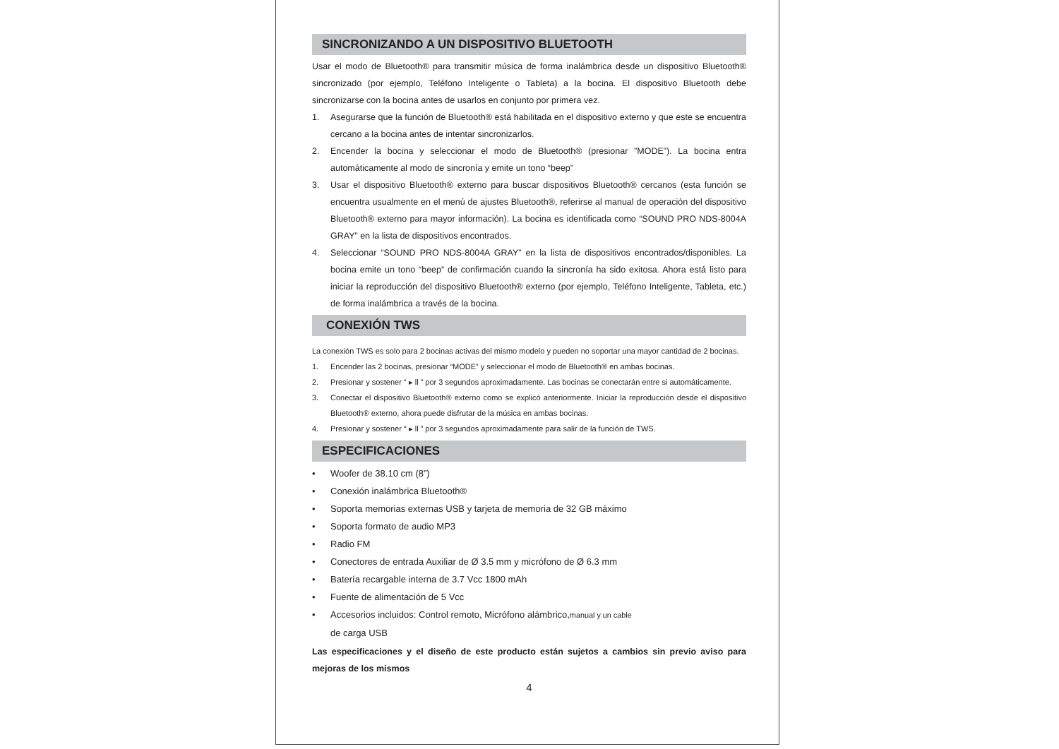SINCRONIZANDO A UN DISPOSITIVO BLUETOOTH
Usar el modo de Bluetooth® para transmitir música de forma inalámbrica desde un dispositivo Bluetooth® sincronizado (por ejemplo, Teléfono Inteligente o Tableta) a la bocina. El dispositivo Bluetooth debe sincronizarse con la bocina antes de usarlos en conjunto por primera vez.
1. Asegurarse que la función de Bluetooth® está habilitada en el dispositivo externo y que este se encuentra cercano a la bocina antes de intentar sincronizarlos.
2. Encender la bocina y seleccionar el modo de Bluetooth® (presionar ”MODE”). La bocina entra automáticamente al modo de sincronía y emite un tono “beep”
3. Usar el dispositivo Bluetooth® externo para buscar dispositivos Bluetooth® cercanos (esta función se encuentra usualmente en el menú de ajustes Bluetooth®, referirse al manual de operación del dispositivo Bluetooth® externo para mayor información). La bocina es identificada como “SOUND PRO NDS-8004A GRAY” en la lista de dispositivos encontrados.
4. Seleccionar “SOUND PRO NDS-8004A GRAY” en la lista de dispositivos encontrados/disponibles. La bocina emite un tono “beep” de confirmación cuando la sincronía ha sido exitosa. Ahora está listo para iniciar la reproducción del dispositivo Bluetooth® externo (por ejemplo, Teléfono Inteligente, Tableta, etc.) de forma inalámbrica a través de la bocina.
CONEXIÓN TWS
La conexión TWS es solo para 2 bocinas activas del mismo modelo y pueden no soportar una mayor cantidad de 2 bocinas.
1. Encender las 2 bocinas, presionar “MODE” y seleccionar el modo de Bluetooth® en ambas bocinas.
2. Presionar y sostener “ ▸ ll ” por 3 segundos aproximadamente. Las bocinas se conectarán entre si automáticamente.
3. Conectar el dispositivo Bluetooth® externo como se explicó anteriormente. Iniciar la reproducción desde el dispositivo Bluetooth® externo, ahora puede disfrutar de la música en ambas bocinas.
4. Presionar y sostener “ ▸ ll ” por 3 segundos aproximadamente para salir de la función de TWS.
ESPECIFICACIONES
• Woofer de 38.10 cm (8”)
• Conexión inalámbrica Bluetooth®
• Soporta memorias externas USB y tarjeta de memoria de 32 GB máximo
• Soporta formato de audio MP3
• Radio FM
• Conectores de entrada Auxiliar de Ø 3.5 mm y micrófono de Ø 6.3 mm
• Batería recargable interna de 3.7 Vcc 1800 mAh
• Fuente de alimentación de 5 Vcc
• Accesorios incluidos: Control remoto, Micrófono alámbrico,manual y un cable
de carga USB
Las especificaciones y el diseño de este producto están sujetos a cambios sin previo aviso para mejoras de los mismos
4